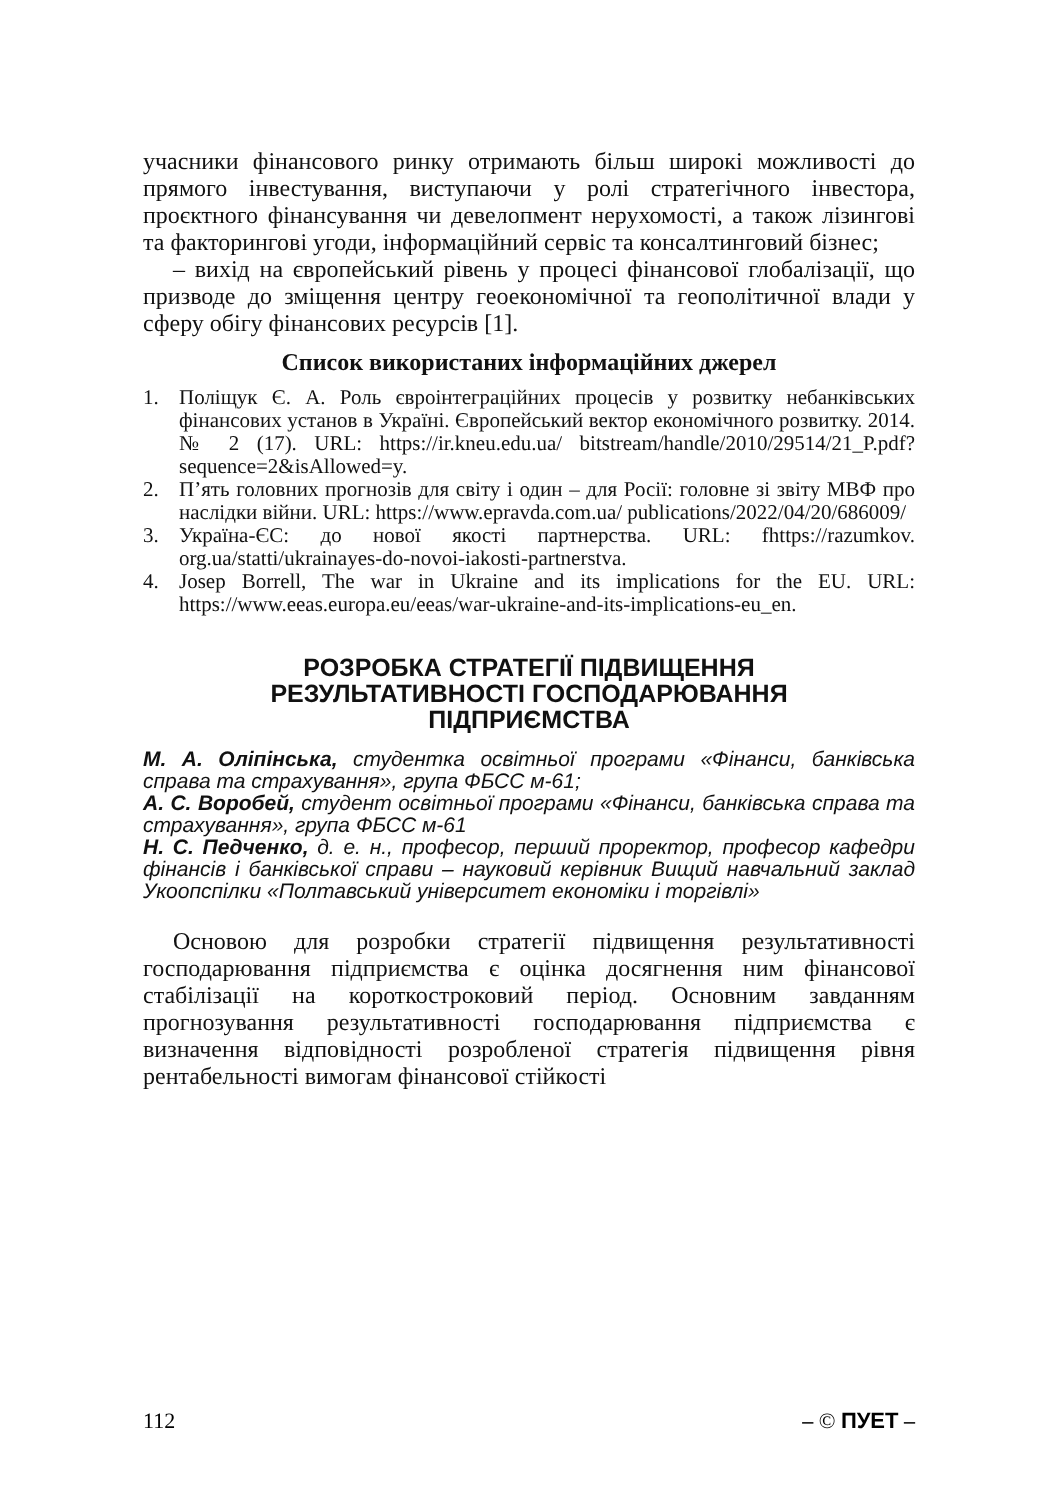учасники фінансового ринку отримають більш широкі можливості до прямого інвестування, виступаючи у ролі стратегічного інвестора, проєктного фінансування чи девелопмент нерухомості, а також лізингові та факторингові угоди, інформаційний сервіс та консалтинговий бізнес;
– вихід на європейський рівень у процесі фінансової глобалізації, що призводе до зміщення центру геоекономічної та геополітичної влади у сферу обігу фінансових ресурсів [1].
Список використаних інформаційних джерел
1. Поліщук Є. А. Роль євроінтеграційних процесів у розвитку небанківських фінансових установ в Україні. Європейський вектор економічного розвитку. 2014. № 2 (17). URL: https://ir.kneu.edu.ua/ bitstream/handle/2010/29514/21_P.pdf?sequence=2&isAllowed=y.
2. П’ять головних прогнозів для світу і один – для Росії: головне зі звіту МВФ про наслідки війни. URL: https://www.epravda.com.ua/ publications/2022/04/20/686009/
3. Україна-ЄС: до нової якості партнерства. URL: fhttps://razumkov. org.ua/statti/ukrainayes-do-novoi-iakosti-partnerstva.
4. Josep Borrell, The war in Ukraine and its implications for the EU. URL: https://www.eeas.europa.eu/eeas/war-ukraine-and-its-implications-eu_en.
РОЗРОБКА СТРАТЕГІЇ ПІДВИЩЕННЯ
РЕЗУЛЬТАТИВНОСТІ ГОСПОДАРЮВАННЯ
ПІДПРИЄМСТВА
М. А. Оліпінська, студентка освітньої програми «Фінанси, банківська справа та страхування», група ФБСС м-61;
А. С. Воробей, студент освітньої програми «Фінанси, банківська справа та страхування», група ФБСС м-61
Н. С. Педченко, д. е. н., професор, перший проректор, професор кафедри фінансів і банківської справи – науковий керівник Вищий навчальний заклад Укоопспілки «Полтавський університет економіки і торгівлі»
Основою для розробки стратегії підвищення результативності господарювання підприємства є оцінка досягнення ним фінансової стабілізації на короткостроковий період. Основним завданням прогнозування результативності господарювання підприємства є визначення відповідності розробленої стратегія підвищення рівня рентабельності вимогам фінансової стійкості
112 – © ПУЕТ –